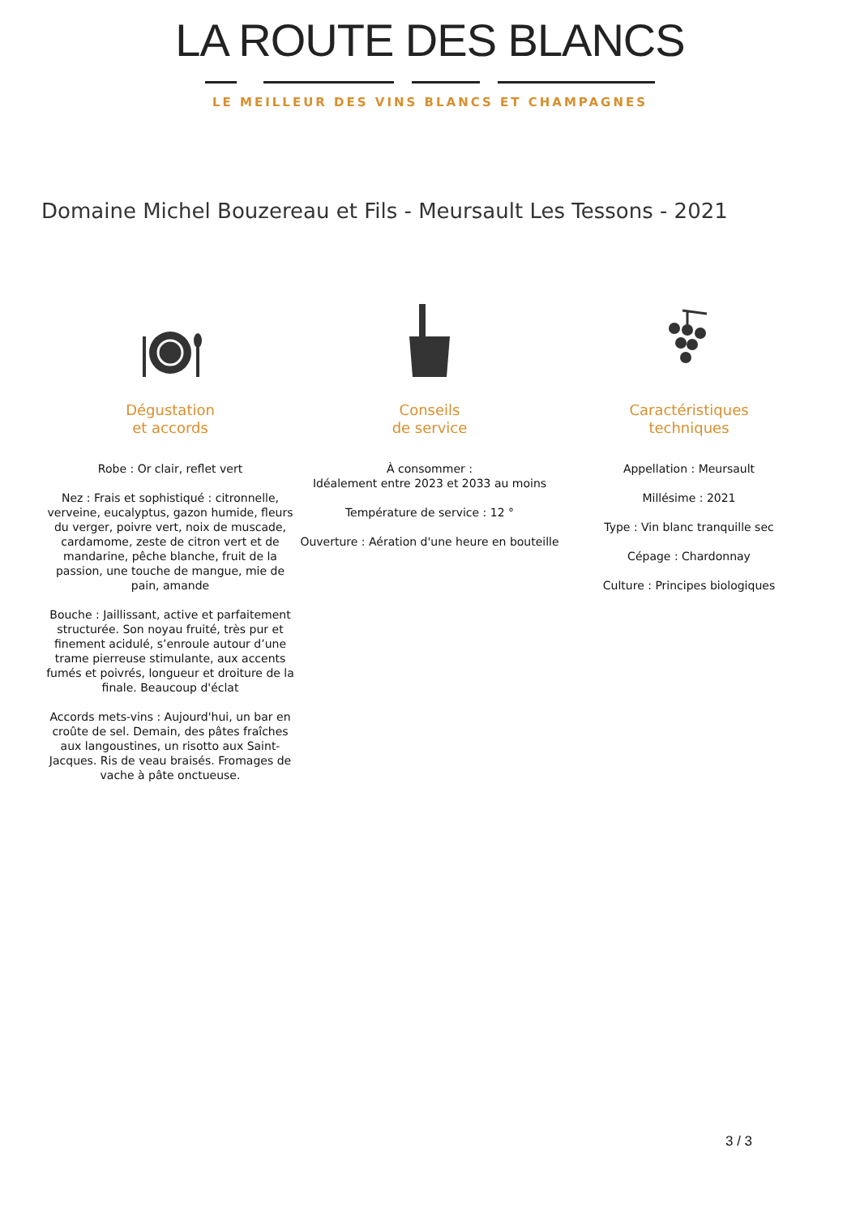LA ROUTE DES BLANCS
LE MEILLEUR DES VINS BLANCS ET CHAMPAGNES
Domaine Michel Bouzereau et Fils - Meursault Les Tessons - 2021
Dégustation
et accords
Robe : Or clair, reflet vert
Nez : Frais et sophistiqué : citronnelle, verveine, eucalyptus, gazon humide, fleurs du verger, poivre vert, noix de muscade, cardamome, zeste de citron vert et de mandarine, pêche blanche, fruit de la passion, une touche de mangue, mie de pain, amande
Bouche : Jaillissant, active et parfaitement structurée. Son noyau fruité, très pur et finement acidulé, s’enroule autour d’une trame pierreuse stimulante, aux accents fumés et poivrés, longueur et droiture de la finale. Beaucoup d'éclat
Accords mets-vins : Aujourd'hui, un bar en croûte de sel. Demain, des pâtes fraîches aux langoustines, un risotto aux Saint-Jacques. Ris de veau braisés. Fromages de vache à pâte onctueuse.
Conseils
de service
À consommer :
Idéalement entre 2023 et 2033 au moins
Température de service : 12 °
Ouverture : Aération d'une heure en bouteille
Caractéristiques
techniques
Appellation : Meursault
Millésime : 2021
Type : Vin blanc tranquille sec
Cépage : Chardonnay
Culture : Principes biologiques
3 / 3